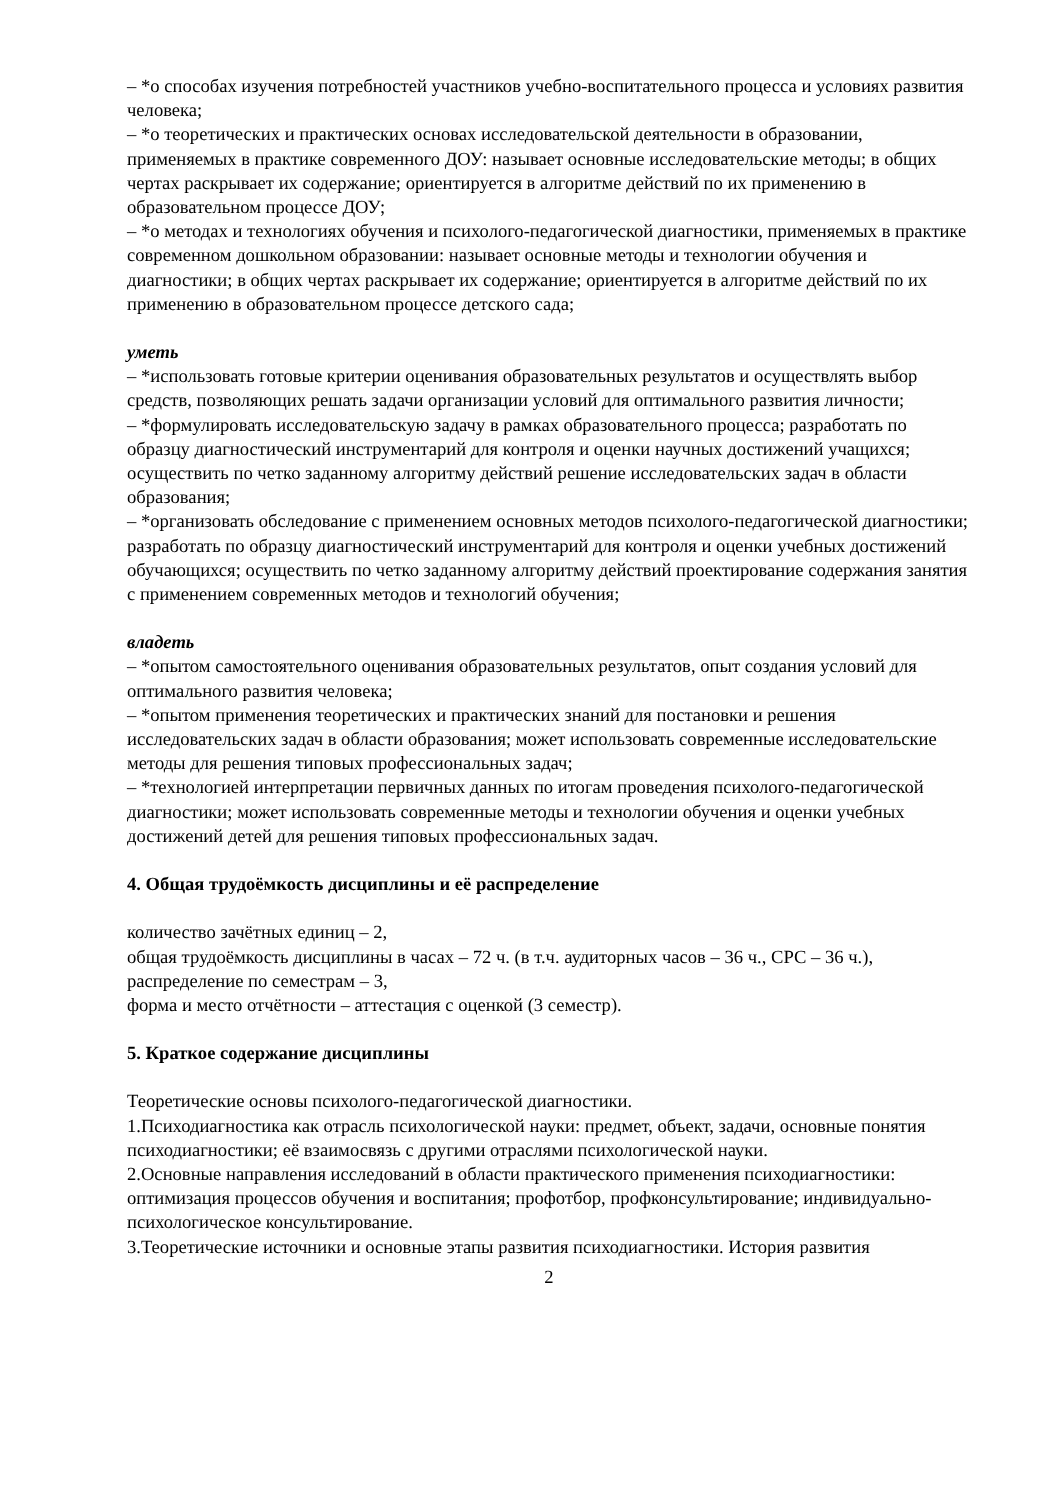– *о способах изучения потребностей участников учебно-воспитательного процесса и условиях развития человека;
– *о теоретических и практических основах исследовательской деятельности в образовании, применяемых в практике современного ДОУ: называет основные исследовательские методы; в общих чертах раскрывает их содержание; ориентируется в алгоритме действий по их применению в образовательном процессе ДОУ;
– *о методах и технологиях обучения и психолого-педагогической диагностики, применяемых в практике современном дошкольном образовании: называет основные методы и технологии обучения и диагностики; в общих чертах раскрывает их содержание; ориентируется в алгоритме действий по их применению в образовательном процессе детского сада;
уметь
– *использовать готовые критерии оценивания образовательных результатов и осуществлять выбор средств, позволяющих решать задачи организации условий для оптимального развития личности;
– *формулировать исследовательскую задачу в рамках образовательного процесса; разработать по образцу диагностический инструментарий для контроля и оценки научных достижений учащихся; осуществить по четко заданному алгоритму действий решение исследовательских задач в области образования;
– *организовать обследование с применением основных методов психолого-педагогической диагностики; разработать по образцу диагностический инструментарий для контроля и оценки учебных достижений обучающихся; осуществить по четко заданному алгоритму действий проектирование содержания занятия с применением современных методов и технологий обучения;
владеть
– *опытом самостоятельного оценивания образовательных результатов, опыт создания условий для оптимального развития человека;
– *опытом применения теоретических и практических знаний для постановки и решения исследовательских задач в области образования; может использовать современные исследовательские методы для решения типовых профессиональных задач;
– *технологией интерпретации первичных данных по итогам проведения психолого-педагогической диагностики; может использовать современные методы и технологии обучения и оценки учебных достижений детей для решения типовых профессиональных задач.
4. Общая трудоёмкость дисциплины и её распределение
количество зачётных единиц – 2,
общая трудоёмкость дисциплины в часах – 72 ч. (в т.ч. аудиторных часов – 36 ч., СРС – 36 ч.),
распределение по семестрам – 3,
форма и место отчётности – аттестация с оценкой (3 семестр).
5. Краткое содержание дисциплины
Теоретические основы психолого-педагогической диагностики.
1.Психодиагностика как отрасль психологической науки: предмет, объект, задачи, основные понятия психодиагностики; её взаимосвязь с другими отраслями психологической науки.
2.Основные направления исследований в области практического применения психодиагностики: оптимизация процессов обучения и воспитания; профотбор, профконсультирование; индивидуально-психологическое консультирование.
3.Теоретические источники и основные этапы развития психодиагностики. История развития
2